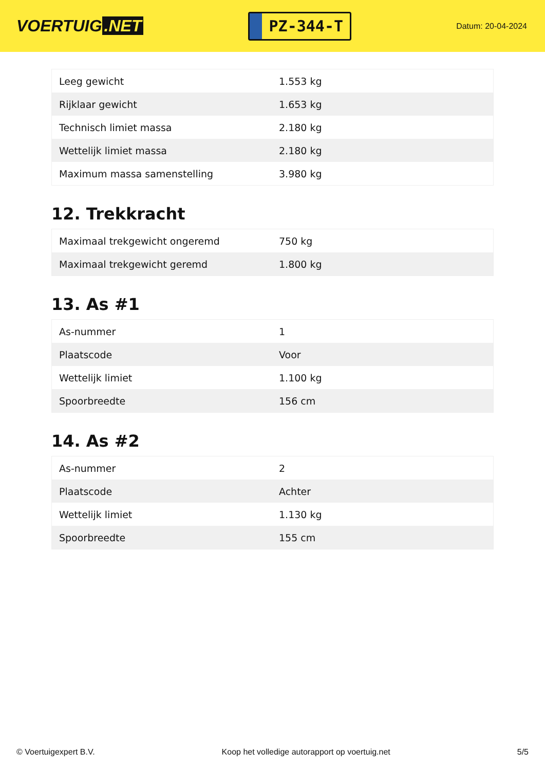VOERTUIG.NET
PZ-344-T
Datum: 20-04-2024
| Leeg gewicht | 1.553 kg |
| Rijklaar gewicht | 1.653 kg |
| Technisch limiet massa | 2.180 kg |
| Wettelijk limiet massa | 2.180 kg |
| Maximum massa samenstelling | 3.980 kg |
12. Trekkracht
| Maximaal trekgewicht ongeremd | 750 kg |
| Maximaal trekgewicht geremd | 1.800 kg |
13. As #1
| As-nummer | 1 |
| Plaatscode | Voor |
| Wettelijk limiet | 1.100 kg |
| Spoorbreedte | 156 cm |
14. As #2
| As-nummer | 2 |
| Plaatscode | Achter |
| Wettelijk limiet | 1.130 kg |
| Spoorbreedte | 155 cm |
© Voertuigexpert B.V. Koop het volledige autorapport op voertuig.net 5/5